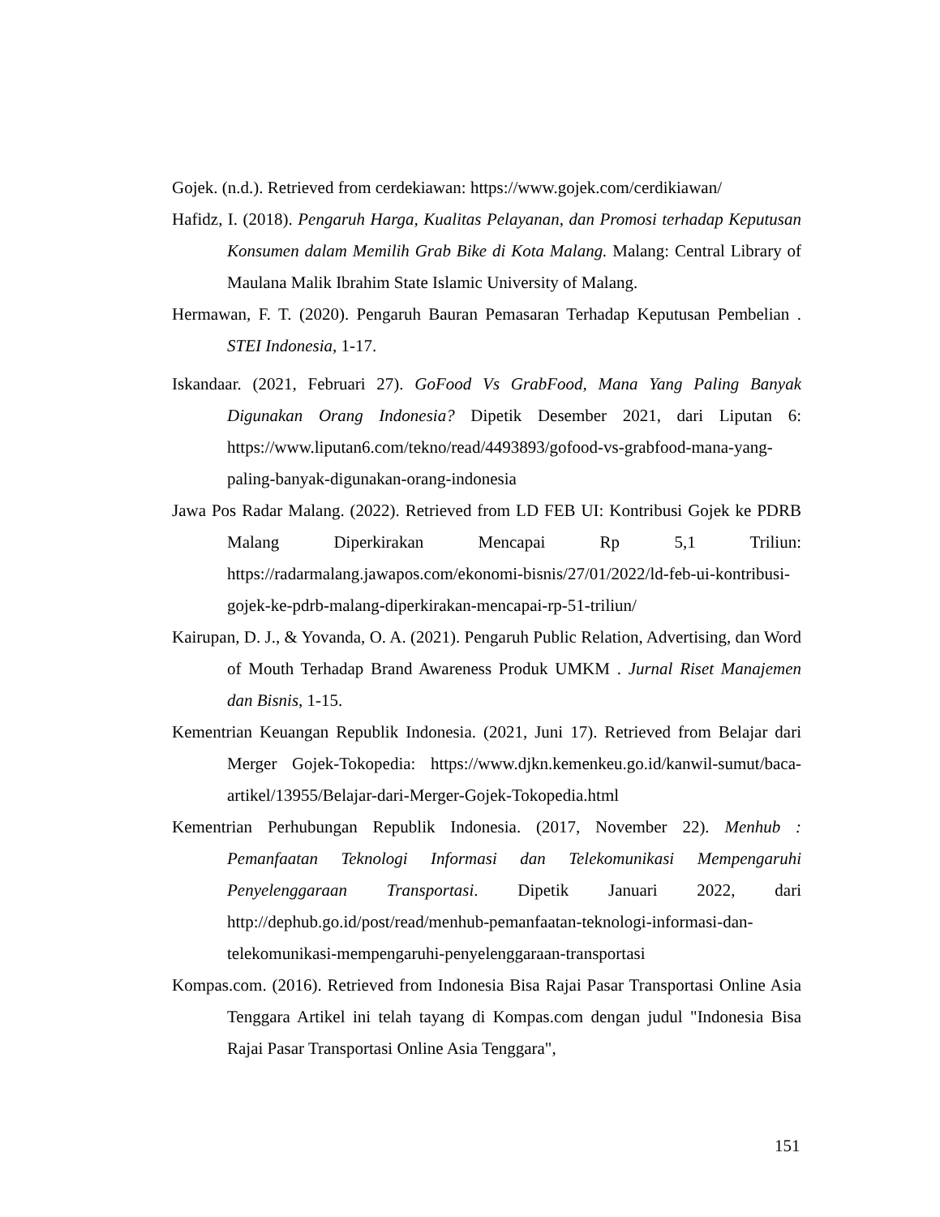Gojek. (n.d.). Retrieved from cerdekiawan: https://www.gojek.com/cerdikiawan/
Hafidz, I. (2018). Pengaruh Harga, Kualitas Pelayanan, dan Promosi terhadap Keputusan Konsumen dalam Memilih Grab Bike di Kota Malang. Malang: Central Library of Maulana Malik Ibrahim State Islamic University of Malang.
Hermawan, F. T. (2020). Pengaruh Bauran Pemasaran Terhadap Keputusan Pembelian . STEI Indonesia, 1-17.
Iskandaar. (2021, Februari 27). GoFood Vs GrabFood, Mana Yang Paling Banyak Digunakan Orang Indonesia? Dipetik Desember 2021, dari Liputan 6: https://www.liputan6.com/tekno/read/4493893/gofood-vs-grabfood-mana-yang-paling-banyak-digunakan-orang-indonesia
Jawa Pos Radar Malang. (2022). Retrieved from LD FEB UI: Kontribusi Gojek ke PDRB Malang Diperkirakan Mencapai Rp 5,1 Triliun: https://radarmalang.jawapos.com/ekonomi-bisnis/27/01/2022/ld-feb-ui-kontribusi-gojek-ke-pdrb-malang-diperkirakan-mencapai-rp-51-triliun/
Kairupan, D. J., & Yovanda, O. A. (2021). Pengaruh Public Relation, Advertising, dan Word of Mouth Terhadap Brand Awareness Produk UMKM . Jurnal Riset Manajemen dan Bisnis, 1-15.
Kementrian Keuangan Republik Indonesia. (2021, Juni 17). Retrieved from Belajar dari Merger Gojek-Tokopedia: https://www.djkn.kemenkeu.go.id/kanwil-sumut/baca-artikel/13955/Belajar-dari-Merger-Gojek-Tokopedia.html
Kementrian Perhubungan Republik Indonesia. (2017, November 22). Menhub : Pemanfaatan Teknologi Informasi dan Telekomunikasi Mempengaruhi Penyelenggaraan Transportasi. Dipetik Januari 2022, dari http://dephub.go.id/post/read/menhub-pemanfaatan-teknologi-informasi-dan-telekomunikasi-mempengaruhi-penyelenggaraan-transportasi
Kompas.com. (2016). Retrieved from Indonesia Bisa Rajai Pasar Transportasi Online Asia Tenggara Artikel ini telah tayang di Kompas.com dengan judul "Indonesia Bisa Rajai Pasar Transportasi Online Asia Tenggara",
151